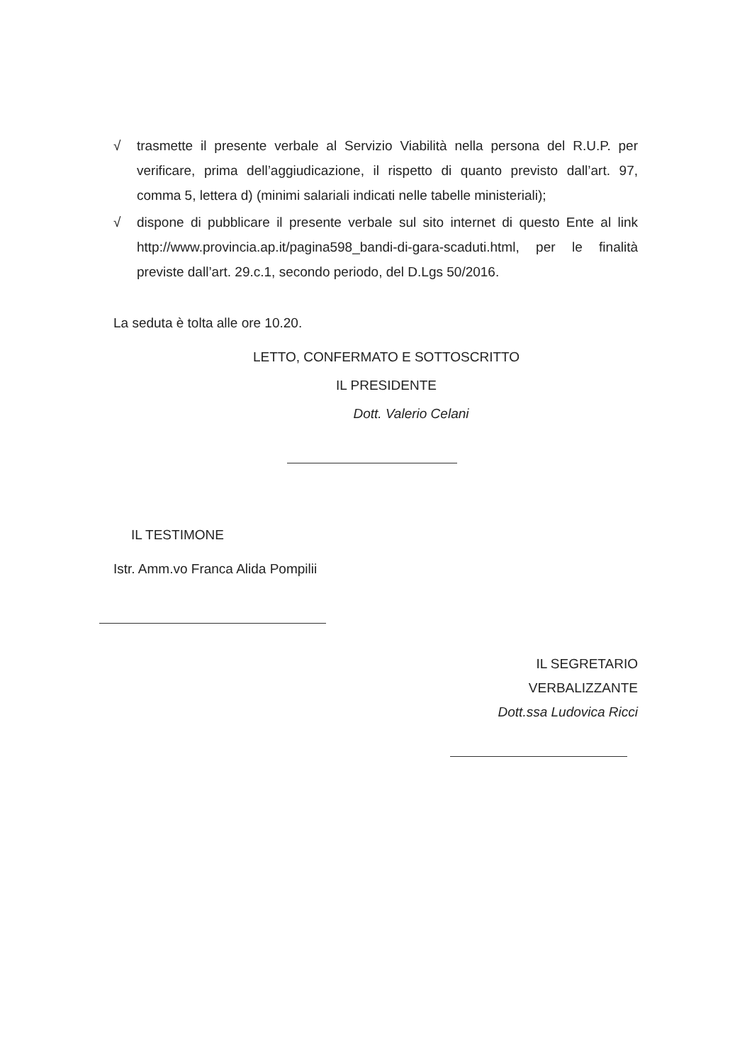√ trasmette il presente verbale al Servizio Viabilità nella persona del R.U.P. per verificare, prima dell’aggiudicazione, il rispetto di quanto previsto dall’art. 97, comma 5, lettera d) (minimi salariali indicati nelle tabelle ministeriali);
√ dispone di pubblicare il presente verbale sul sito internet di questo Ente al link http://www.provincia.ap.it/pagina598_bandi-di-gara-scaduti.html, per le finalità previste dall’art. 29.c.1, secondo periodo, del D.Lgs 50/2016.
La seduta è tolta alle ore 10.20.
LETTO, CONFERMATO E SOTTOSCRITTO
IL PRESIDENTE
Dott. Valerio Celani
IL TESTIMONE
Istr. Amm.vo Franca Alida Pompilii
IL SEGRETARIO
VERBALIZZANTE
Dott.ssa Ludovica Ricci